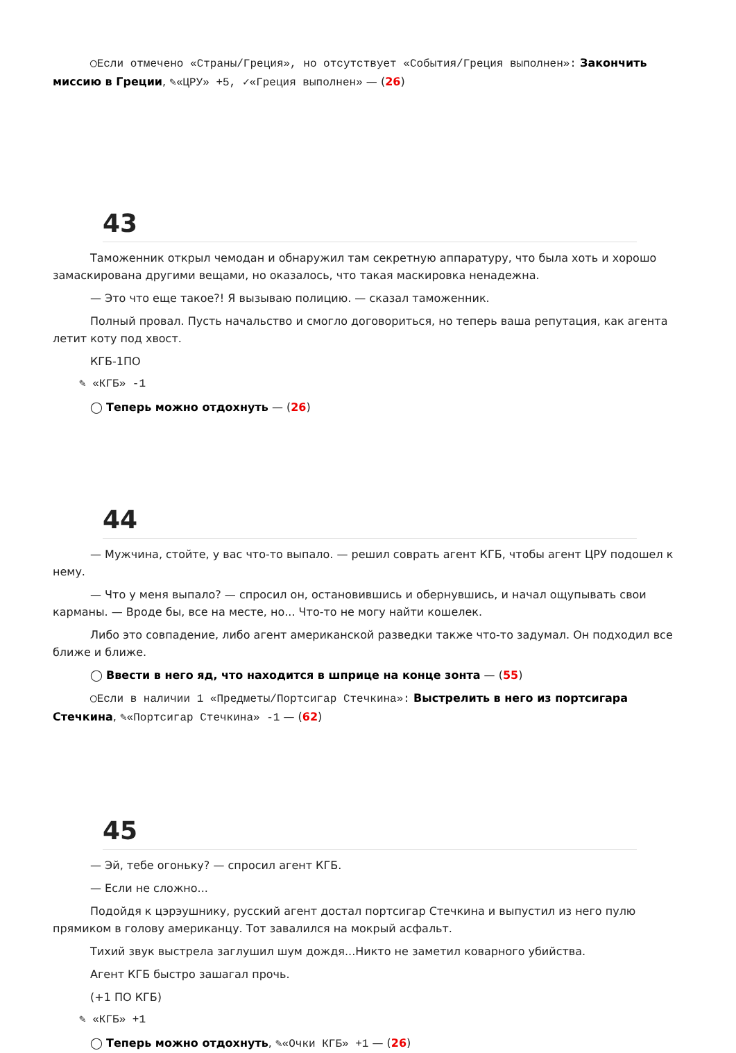◯Если отмечено «Страны/Греция», но отсутствует «События/Греция выполнен»: Закончить миссию в Греции, ✎«ЦРУ» +5, ✓«Греция выполнен» — (26)
43
Таможенник открыл чемодан и обнаружил там секретную аппаратуру, что была хоть и хорошо замаскирована другими вещами, но оказалось, что такая маскировка ненадежна.
— Это что еще такое?! Я вызываю полицию. — сказал таможенник.
Полный провал. Пусть начальство и смогло договориться, но теперь ваша репутация, как агента летит коту под хвост.
КГБ-1ПО
✎ «КГБ» -1
◯ Теперь можно отдохнуть — (26)
44
— Мужчина, стойте, у вас что-то выпало. — решил соврать агент КГБ, чтобы агент ЦРУ подошел к нему.
— Что у меня выпало? — спросил он, остановившись и обернувшись, и начал ощупывать свои карманы. — Вроде бы, все на месте, но... Что-то не могу найти кошелек.
Либо это совпадение, либо агент американской разведки также что-то задумал. Он подходил все ближе и ближе.
◯ Ввести в него яд, что находится в шприце на конце зонта — (55)
◯Если в наличии 1 «Предметы/Портсигар Стечкина»: Выстрелить в него из портсигара Стечкина, ✎«Портсигар Стечкина» -1 — (62)
45
— Эй, тебе огоньку? — спросил агент КГБ.
— Если не сложно...
Подойдя к цэрэушнику, русский агент достал портсигар Стечкина и выпустил из него пулю прямиком в голову американцу. Тот завалился на мокрый асфальт.
Тихий звук выстрела заглушил шум дождя...Никто не заметил коварного убийства.
Агент КГБ быстро зашагал прочь.
(+1 ПО КГБ)
✎ «КГБ» +1
◯ Теперь можно отдохнуть, ✎«Очки КГБ» +1 — (26)